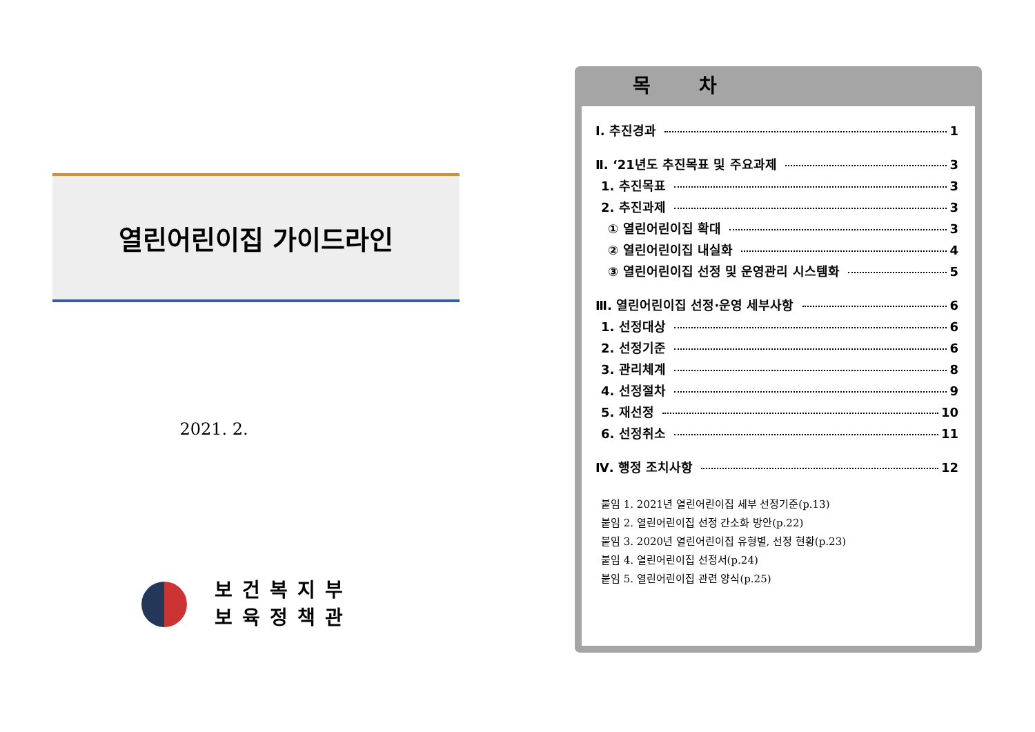열린어린이집 가이드라인
2021. 2.
보건복지부
보육정책관
목 차
Ⅰ. 추진경과 1
Ⅱ. ‘21년도 추진목표 및 주요과제 3
1. 추진목표 3
2. 추진과제 3
① 열린어린이집 확대 3
② 열린어린이집 내실화 4
③ 열린어린이집 선정 및 운영관리 시스템화 5
Ⅲ. 열린어린이집 선정·운영 세부사항 6
1. 선정대상 6
2. 선정기준 6
3. 관리체계 8
4. 선정절차 9
5. 재선정 10
6. 선정취소 11
Ⅳ. 행정 조치사항 12
붙임 1. 2021년 열린어린이집 세부 선정기준(p.13)
붙임 2. 열린어린이집 선정 간소화 방안(p.22)
붙임 3. 2020년 열린어린이집 유형별, 선정 현황(p.23)
붙임 4. 열린어린이집 선정서(p.24)
붙임 5. 열린어린이집 관련 양식(p.25)